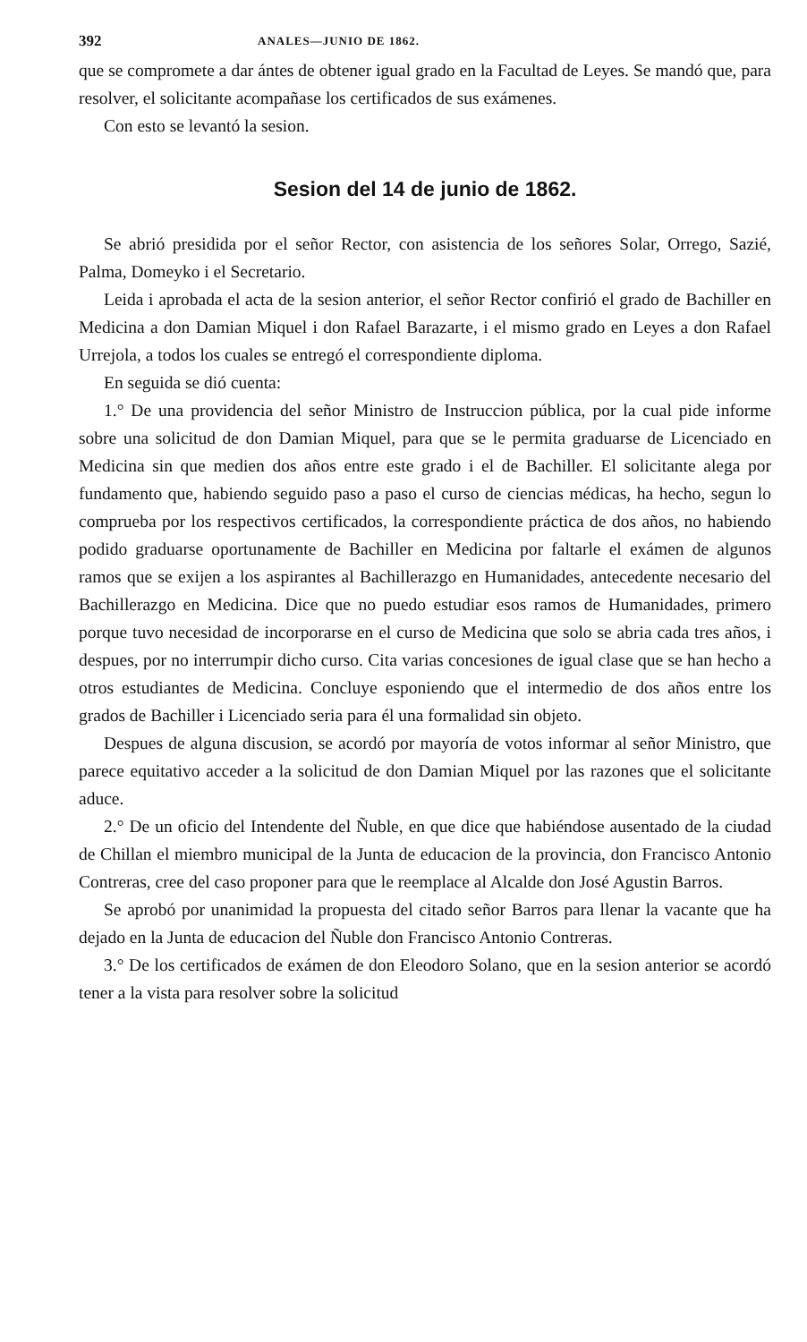392 ANALES—JUNIO DE 1862.
que se compromete a dar ántes de obtener igual grado en la Facultad de Leyes. Se mandó que, para resolver, el solicitante acompañase los certificados de sus exámenes.
Con esto se levantó la sesion.
Sesion del 14 de junio de 1862.
Se abrió presidida por el señor Rector, con asistencia de los señores Solar, Orrego, Sazié, Palma, Domeyko i el Secretario.
Leida i aprobada el acta de la sesion anterior, el señor Rector confirió el grado de Bachiller en Medicina a don Damian Miquel i don Rafael Barazarte, i el mismo grado en Leyes a don Rafael Urrejola, a todos los cuales se entregó el correspondiente diploma.
En seguida se dió cuenta:
1.° De una providencia del señor Ministro de Instruccion pública, por la cual pide informe sobre una solicitud de don Damian Miquel, para que se le permita graduarse de Licenciado en Medicina sin que medien dos años entre este grado i el de Bachiller. El solicitante alega por fundamento que, habiendo seguido paso a paso el curso de ciencias médicas, ha hecho, segun lo comprueba por los respectivos certificados, la correspondiente práctica de dos años, no habiendo podido graduarse oportunamente de Bachiller en Medicina por faltarle el exámen de algunos ramos que se exijen a los aspirantes al Bachillerazgo en Humanidades, antecedente necesario del Bachillerazgo en Medicina. Dice que no puedo estudiar esos ramos de Humanidades, primero porque tuvo necesidad de incorporarse en el curso de Medicina que solo se abria cada tres años, i despues, por no interrumpir dicho curso. Cita varias concesiones de igual clase que se han hecho a otros estudiantes de Medicina. Concluye esponiendo que el intermedio de dos años entre los grados de Bachiller i Licenciado seria para él una formalidad sin objeto.
Despues de alguna discusion, se acordó por mayoría de votos informar al señor Ministro, que parece equitativo acceder a la solicitud de don Damian Miquel por las razones que el solicitante aduce.
2.° De un oficio del Intendente del Ñuble, en que dice que habiéndose ausentado de la ciudad de Chillan el miembro municipal de la Junta de educacion de la provincia, don Francisco Antonio Contreras, cree del caso proponer para que le reemplace al Alcalde don José Agustin Barros.
Se aprobó por unanimidad la propuesta del citado señor Barros para llenar la vacante que ha dejado en la Junta de educacion del Ñuble don Francisco Antonio Contreras.
3.° De los certificados de exámen de don Eleodoro Solano, que en la sesion anterior se acordó tener a la vista para resolver sobre la solicitud